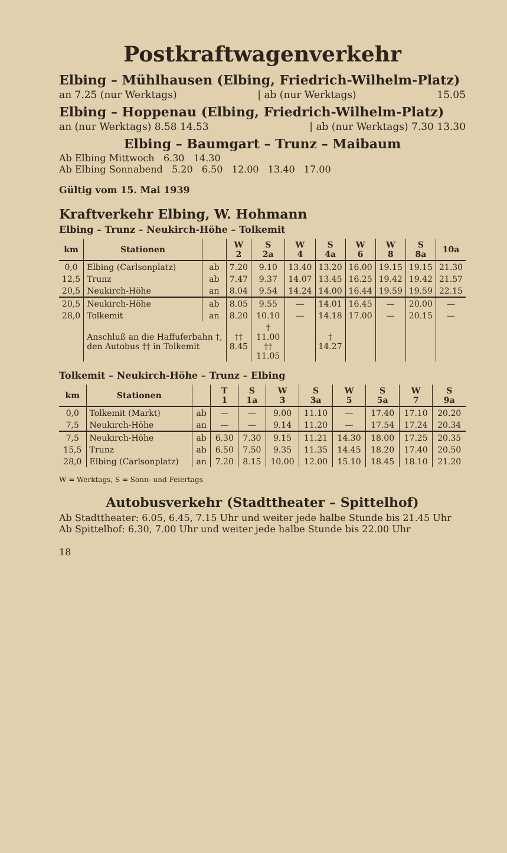Postkraftwagenverkehr
Elbing – Mühlhausen (Elbing, Friedrich-Wilhelm-Platz)
an 7.25 (nur Werktags) | ab (nur Werktags) 15.05
Elbing – Hoppenau (Elbing, Friedrich-Wilhelm-Platz)
an (nur Werktags) 8.58 14.53 | ab (nur Werktags) 7.30 13.30
Elbing – Baumgart – Trunz – Maibaum
Ab Elbing Mittwoch 6.30 14.30
Ab Elbing Sonnabend 5.20 6.50 12.00 13.40 17.00
Gültig vom 15. Mai 1939
Kraftverkehr Elbing, W. Hohmann
Elbing – Trunz – Neukirch-Höhe – Tolkemit
| km | Stationen | | W 2 | S 2a | W 4 | S 4a | W 6 | W 8 | S 8a | 10a |
| --- | --- | --- | --- | --- | --- | --- | --- | --- | --- | --- |
| 0,0 | Elbing (Carlsonplatz) | ab | 7.20 | 9.10 | 13.40 | 13.20 | 16.00 | 19.15 | 19.15 | 21.30 |
| 12,5 | Trunz | ab | 7.47 | 9.37 | 14.07 | 13.45 | 16.25 | 19.42 | 19.42 | 21.57 |
| 20,5 | Neukirch-Höhe | an | 8.04 | 9.54 | 14.24 | 14.00 | 16.44 | 19.59 | 19.59 | 22.15 |
| 20,5 | Neukirch-Höhe | ab | 8.05 | 9.55 | — | 14.01 | 16.45 | — | 20.00 | — |
| 28,0 | Tolkemit | an | 8.20 | 10.10 | — | 14.18 | 17.00 | — | 20.15 | — |
| | Anschluß an die Haffuferbahn †, den Autobus †† in Tolkemit | | †† 8.45 | † 11.00 †† 11.05 | | † 14.27 | | | | |
Tolkemit – Neukirch-Höhe – Trunz – Elbing
| km | Stationen | | T 1 | S 1a | W 3 | S 3a | W 5 | S 5a | W 7 | S 9a |
| --- | --- | --- | --- | --- | --- | --- | --- | --- | --- | --- |
| 0,0 | Tolkemit (Markt) | ab | — | — | 9.00 | 11.10 | — | 17.40 | 17.10 | 20.20 |
| 7,5 | Neukirch-Höhe | an | — | — | 9.14 | 11.20 | — | 17.54 | 17.24 | 20.34 |
| 7,5 | Neukirch-Höhe | ab | 6.30 | 7.30 | 9.15 | 11.21 | 14.30 | 18.00 | 17.25 | 20.35 |
| 15,5 | Trunz | ab | 6.50 | 7.50 | 9.35 | 11.35 | 14.45 | 18.20 | 17.40 | 20.50 |
| 28,0 | Elbing (Carlsonplatz) | an | 7.20 | 8.15 | 10.00 | 12.00 | 15.10 | 18.45 | 18.10 | 21.20 |
W = Werktags, S = Sonn- und Feiertags
Autobusverkehr (Stadttheater – Spittelhof)
Ab Stadttheater: 6.05, 6.45, 7.15 Uhr und weiter jede halbe Stunde bis 21.45 Uhr
Ab Spittelhof: 6.30, 7.00 Uhr und weiter jede halbe Stunde bis 22.00 Uhr
18